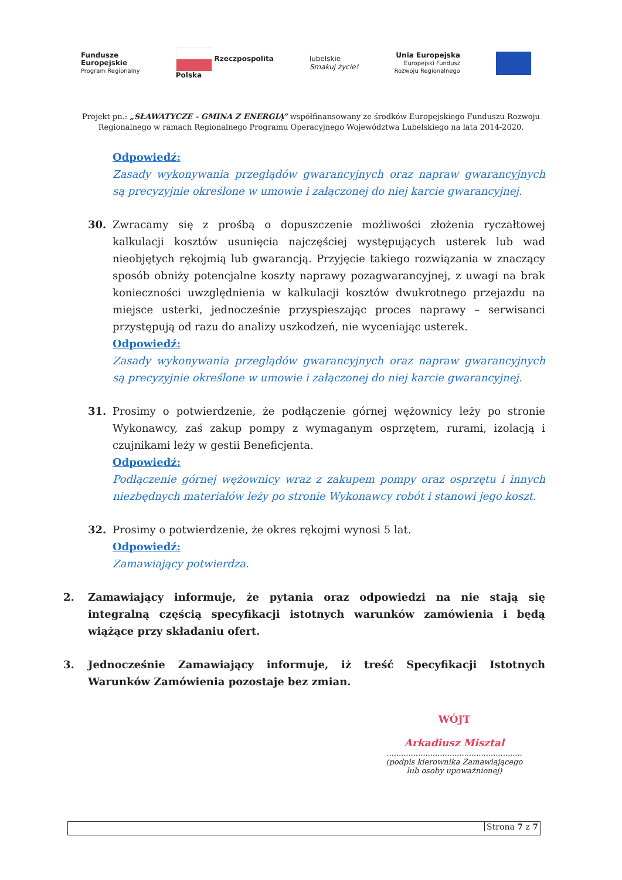Fundusze
Europejskie
Program Regionalny
Rzeczpospolita
Polska
lubelskie
Smakuj życie!
Unia Europejska
Europejski Fundusz
Rozwoju Regionalnego
Projekt pn.: „SŁAWATYCZE - GMINA Z ENERGIĄ” współfinansowany ze środków Europejskiego Funduszu Rozwoju Regionalnego w ramach Regionalnego Programu Operacyjnego Województwa Lubelskiego na lata 2014-2020.
Odpowiedź:
Zasady wykonywania przeglądów gwarancyjnych oraz napraw gwarancyjnych są precyzyjnie określone w umowie i załączonej do niej karcie gwarancyjnej.
30. Zwracamy się z prośbą o dopuszczenie możliwości złożenia ryczałtowej kalkulacji kosztów usunięcia najczęściej występujących usterek lub wad nieobjętych rękojmią lub gwarancją. Przyjęcie takiego rozwiązania w znaczący sposób obniży potencjalne koszty naprawy pozagwarancyjnej, z uwagi na brak konieczności uwzględnienia w kalkulacji kosztów dwukrotnego przejazdu na miejsce usterki, jednocześnie przyspieszając proces naprawy – serwisanci przystępują od razu do analizy uszkodzeń, nie wyceniając usterek.
Odpowiedź:
Zasady wykonywania przeglądów gwarancyjnych oraz napraw gwarancyjnych są precyzyjnie określone w umowie i załączonej do niej karcie gwarancyjnej.
31. Prosimy o potwierdzenie, że podłączenie górnej wężownicy leży po stronie Wykonawcy, zaś zakup pompy z wymaganym osprzętem, rurami, izolacją i czujnikami leży w gestii Beneficjenta.
Odpowiedź:
Podłączenie górnej wężownicy wraz z zakupem pompy oraz osprzętu i innych niezbędnych materiałów leży po stronie Wykonawcy robót i stanowi jego koszt.
32. Prosimy o potwierdzenie, że okres rękojmi wynosi 5 lat.
Odpowiedź:
Zamawiający potwierdza.
2. Zamawiający informuje, że pytania oraz odpowiedzi na nie stają się integralną częścią specyfikacji istotnych warunków zamówienia i będą wiążące przy składaniu ofert.
3. Jednocześnie Zamawiający informuje, iż treść Specyfikacji Istotnych Warunków Zamówienia pozostaje bez zmian.
WÓJT
Arkadiusz Misztal
........................................................
(podpis kierownika Zamawiającego
lub osoby upoważnionej)
Strona 7 z 7